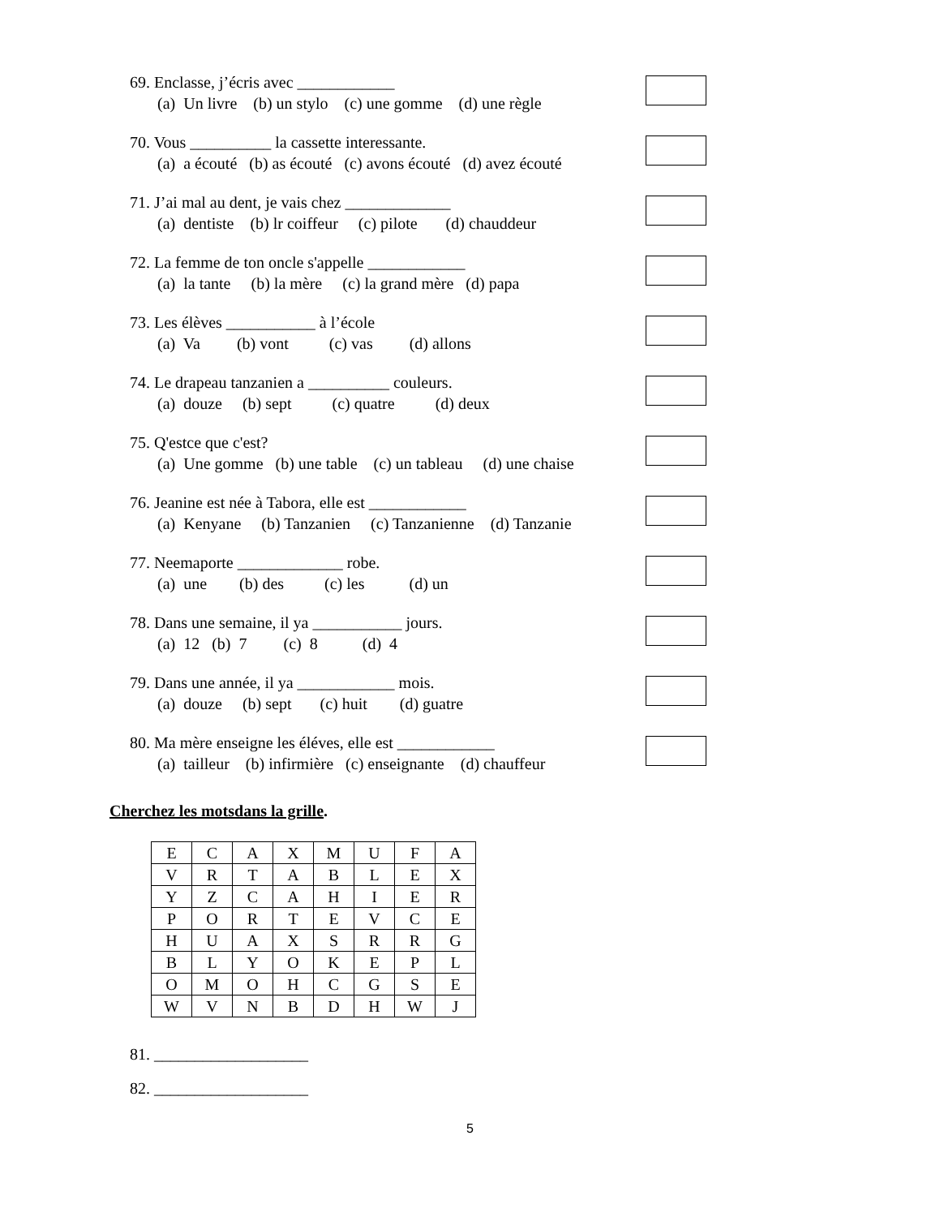69. Enclasse, j’écris avec ____________
(a) Un livre (b) un stylo (c) une gomme (d) une règle
70. Vous __________ la cassette interessante.
(a) a écouté (b) as écouté (c) avons écouté (d) avez écouté
71. J’ai mal au dent, je vais chez _____________
(a) dentiste (b) lr coiffeur (c) pilote (d) chauddeur
72. La femme de ton oncle s'appelle ____________
(a) la tante (b) la mère (c) la grand mère (d) papa
73. Les élèves ___________ à l’école
(a) Va (b) vont (c) vas (d) allons
74. Le drapeau tanzanien a __________ couleurs.
(a) douze (b) sept (c) quatre (d) deux
75. Q'estce que c'est?
(a) Une gomme (b) une table (c) un tableau (d) une chaise
76. Jeanine est née à Tabora, elle est ____________
(a) Kenyane (b) Tanzanien (c) Tanzanienne (d) Tanzanie
77. Neemaporte _____________ robe.
(a) une (b) des (c) les (d) un
78. Dans une semaine, il ya ___________ jours.
(a) 12 (b) 7 (c) 8 (d) 4
79. Dans une année, il ya ____________ mois.
(a) douze (b) sept (c) huit (d) guatre
80. Ma mère enseigne les éléves, elle est ____________
(a) tailleur (b) infirmière (c) enseignante (d) chauffeur
Cherchez les motsdans la grille.
| E | C | A | X | M | U | F | A |
| V | R | T | A | B | L | E | X |
| Y | Z | C | A | H | I | E | R |
| P | O | R | T | E | V | C | E |
| H | U | A | X | S | R | R | G |
| B | L | Y | O | K | E | P | L |
| O | M | O | H | C | G | S | E |
| W | V | N | B | D | H | W | J |
81. ___________________
82. ___________________
5